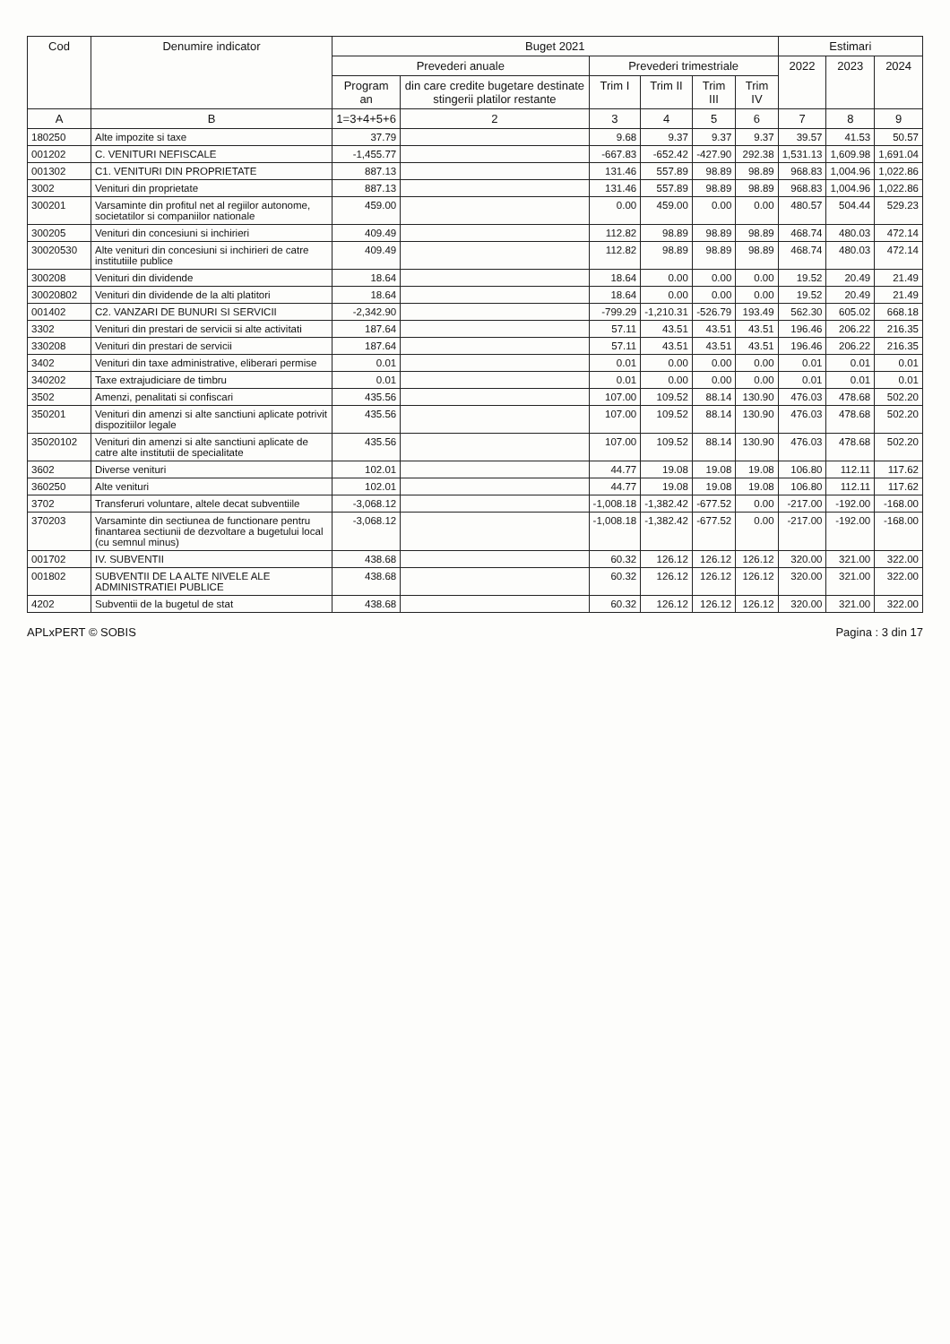| Cod | Denumire indicator | Buget 2021 | | | | | | Estimari | | |
| --- | --- | --- | --- | --- | --- | --- | --- | --- | --- | --- |
| | | Prevederi anuale | | Prevederi trimestriale | | | | 2022 | 2023 | 2024 |
| | | Program an | din care credite bugetare destinate stingerii platilor restante | Trim I | Trim II | Trim III | Trim IV | | | |
| A | B | 1=3+4+5+6 | 2 | 3 | 4 | 5 | 6 | 7 | 8 | 9 |
| 180250 | Alte impozite si taxe | 37.79 | | 9.68 | 9.37 | 9.37 | 9.37 | 39.57 | 41.53 | 50.57 |
| 001202 | C. VENITURI NEFISCALE | -1,455.77 | | -667.83 | -652.42 | -427.90 | 292.38 | 1,531.13 | 1,609.98 | 1,691.04 |
| 001302 | C1. VENITURI DIN PROPRIETATE | 887.13 | | 131.46 | 557.89 | 98.89 | 98.89 | 968.83 | 1,004.96 | 1,022.86 |
| 3002 | Venituri din proprietate | 887.13 | | 131.46 | 557.89 | 98.89 | 98.89 | 968.83 | 1,004.96 | 1,022.86 |
| 300201 | Varsaminte din profitul net al regiilor autonome, societatilor si companiilor nationale | 459.00 | | 0.00 | 459.00 | 0.00 | 0.00 | 480.57 | 504.44 | 529.23 |
| 300205 | Venituri din concesiuni si inchirieri | 409.49 | | 112.82 | 98.89 | 98.89 | 98.89 | 468.74 | 480.03 | 472.14 |
| 30020530 | Alte venituri din concesiuni si inchirieri de catre institutiile publice | 409.49 | | 112.82 | 98.89 | 98.89 | 98.89 | 468.74 | 480.03 | 472.14 |
| 300208 | Venituri din dividende | 18.64 | | 18.64 | 0.00 | 0.00 | 0.00 | 19.52 | 20.49 | 21.49 |
| 30020802 | Venituri din dividende de la alti platitori | 18.64 | | 18.64 | 0.00 | 0.00 | 0.00 | 19.52 | 20.49 | 21.49 |
| 001402 | C2. VANZARI DE BUNURI SI SERVICII | -2,342.90 | | -799.29 | -1,210.31 | -526.79 | 193.49 | 562.30 | 605.02 | 668.18 |
| 3302 | Venituri din prestari de servicii si alte activitati | 187.64 | | 57.11 | 43.51 | 43.51 | 43.51 | 196.46 | 206.22 | 216.35 |
| 330208 | Venituri din prestari de servicii | 187.64 | | 57.11 | 43.51 | 43.51 | 43.51 | 196.46 | 206.22 | 216.35 |
| 3402 | Venituri din taxe administrative, eliberari permise | 0.01 | | 0.01 | 0.00 | 0.00 | 0.00 | 0.01 | 0.01 | 0.01 |
| 340202 | Taxe extrajudiciare de timbru | 0.01 | | 0.01 | 0.00 | 0.00 | 0.00 | 0.01 | 0.01 | 0.01 |
| 3502 | Amenzi, penalitati si confiscari | 435.56 | | 107.00 | 109.52 | 88.14 | 130.90 | 476.03 | 478.68 | 502.20 |
| 350201 | Venituri din amenzi si alte sanctiuni aplicate potrivit dispozitiilor legale | 435.56 | | 107.00 | 109.52 | 88.14 | 130.90 | 476.03 | 478.68 | 502.20 |
| 35020102 | Venituri din amenzi si alte sanctiuni aplicate de catre alte institutii de specialitate | 435.56 | | 107.00 | 109.52 | 88.14 | 130.90 | 476.03 | 478.68 | 502.20 |
| 3602 | Diverse venituri | 102.01 | | 44.77 | 19.08 | 19.08 | 19.08 | 106.80 | 112.11 | 117.62 |
| 360250 | Alte venituri | 102.01 | | 44.77 | 19.08 | 19.08 | 19.08 | 106.80 | 112.11 | 117.62 |
| 3702 | Transferuri voluntare, altele decat subventiile | -3,068.12 | | -1,008.18 | -1,382.42 | -677.52 | 0.00 | -217.00 | -192.00 | -168.00 |
| 370203 | Varsaminte din sectiunea de functionare pentru finantarea sectiunii de dezvoltare a bugetului local (cu semnul minus) | -3,068.12 | | -1,008.18 | -1,382.42 | -677.52 | 0.00 | -217.00 | -192.00 | -168.00 |
| 001702 | IV. SUBVENTII | 438.68 | | 60.32 | 126.12 | 126.12 | 126.12 | 320.00 | 321.00 | 322.00 |
| 001802 | SUBVENTII DE LA ALTE NIVELE ALE ADMINISTRATIEI PUBLICE | 438.68 | | 60.32 | 126.12 | 126.12 | 126.12 | 320.00 | 321.00 | 322.00 |
| 4202 | Subventii de la bugetul de stat | 438.68 | | 60.32 | 126.12 | 126.12 | 126.12 | 320.00 | 321.00 | 322.00 |
APLxPERT © SOBIS Pagina : 3 din 17